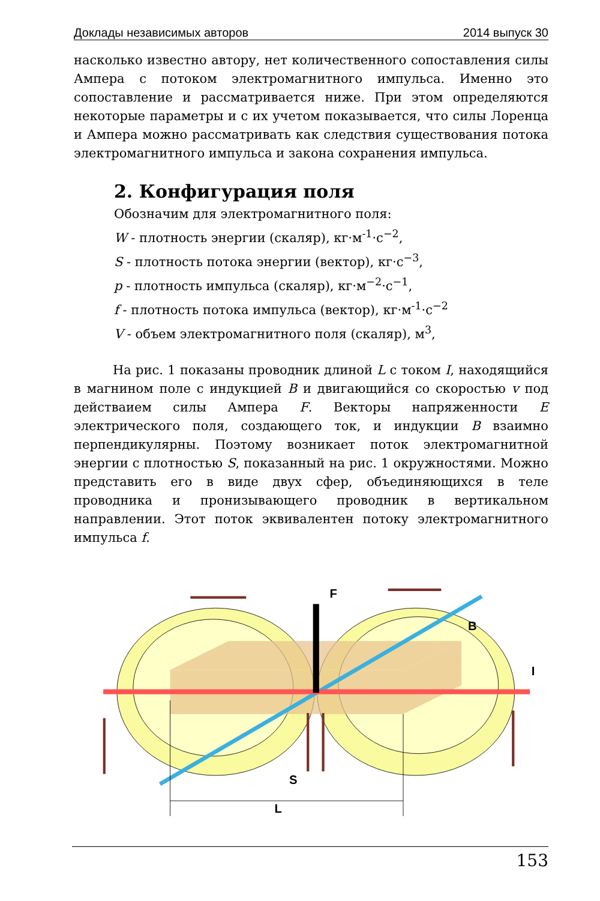Доклады независимых авторов 2014 выпуск 30
насколько известно автору, нет количественного сопоставления силы Ампера с потоком электромагнитного импульса. Именно это сопоставление и рассматривается ниже. При этом определяются некоторые параметры и с их учетом показывается, что силы Лоренца и Ампера можно рассматривать как следствия существования потока электромагнитного импульса и закона сохранения импульса.
2. Конфигурация поля
Обозначим для электромагнитного поля:
W - плотность энергии (скаляр), кг·м<sup>-1</sup>·с<sup>−2</sup>,
S - плотность потока энергии (вектор), кг·с<sup>−3</sup>,
p - плотность импульса (скаляр), кг·м<sup>−2</sup>·с<sup>−1</sup>,
f - плотность потока импульса (вектор), кг·м<sup>-1</sup>·с<sup>−2</sup>
V - объем электромагнитного поля (скаляр), м<sup>3</sup>,
На рис. 1 показаны проводник длиной L с током I, находящийся в магнином поле с индукцией B и двигающийся со скоростью v под действаием силы Ампера F. Векторы напряженности E электрического поля, создающего ток, и индукции B взаимно перпендикулярны. Поэтому возникает поток электромагнитной энергии с плотностью S, показанный на рис. 1 окружностями. Можно представить его в виде двух сфер, объединяющихся в теле проводника и пронизывающего проводник в вертикальном направлении. Этот поток эквивалентен потоку электромагнитного импульса f.
F
B
I
S
L
153